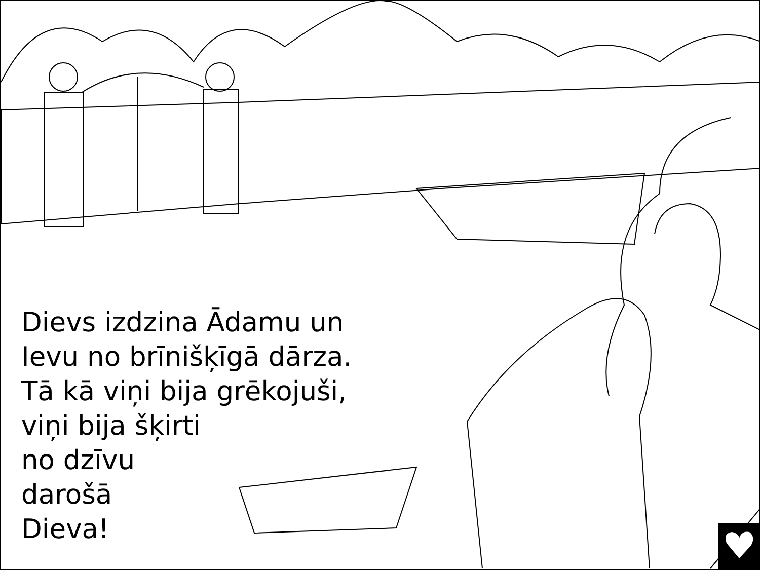Dievs izdzina Ādamu un
Ievu no brīnišķīgā dārza.
Tā kā viņi bija grēkojuši,
viņi bija šķirti
no dzīvu
darošā
Dieva!